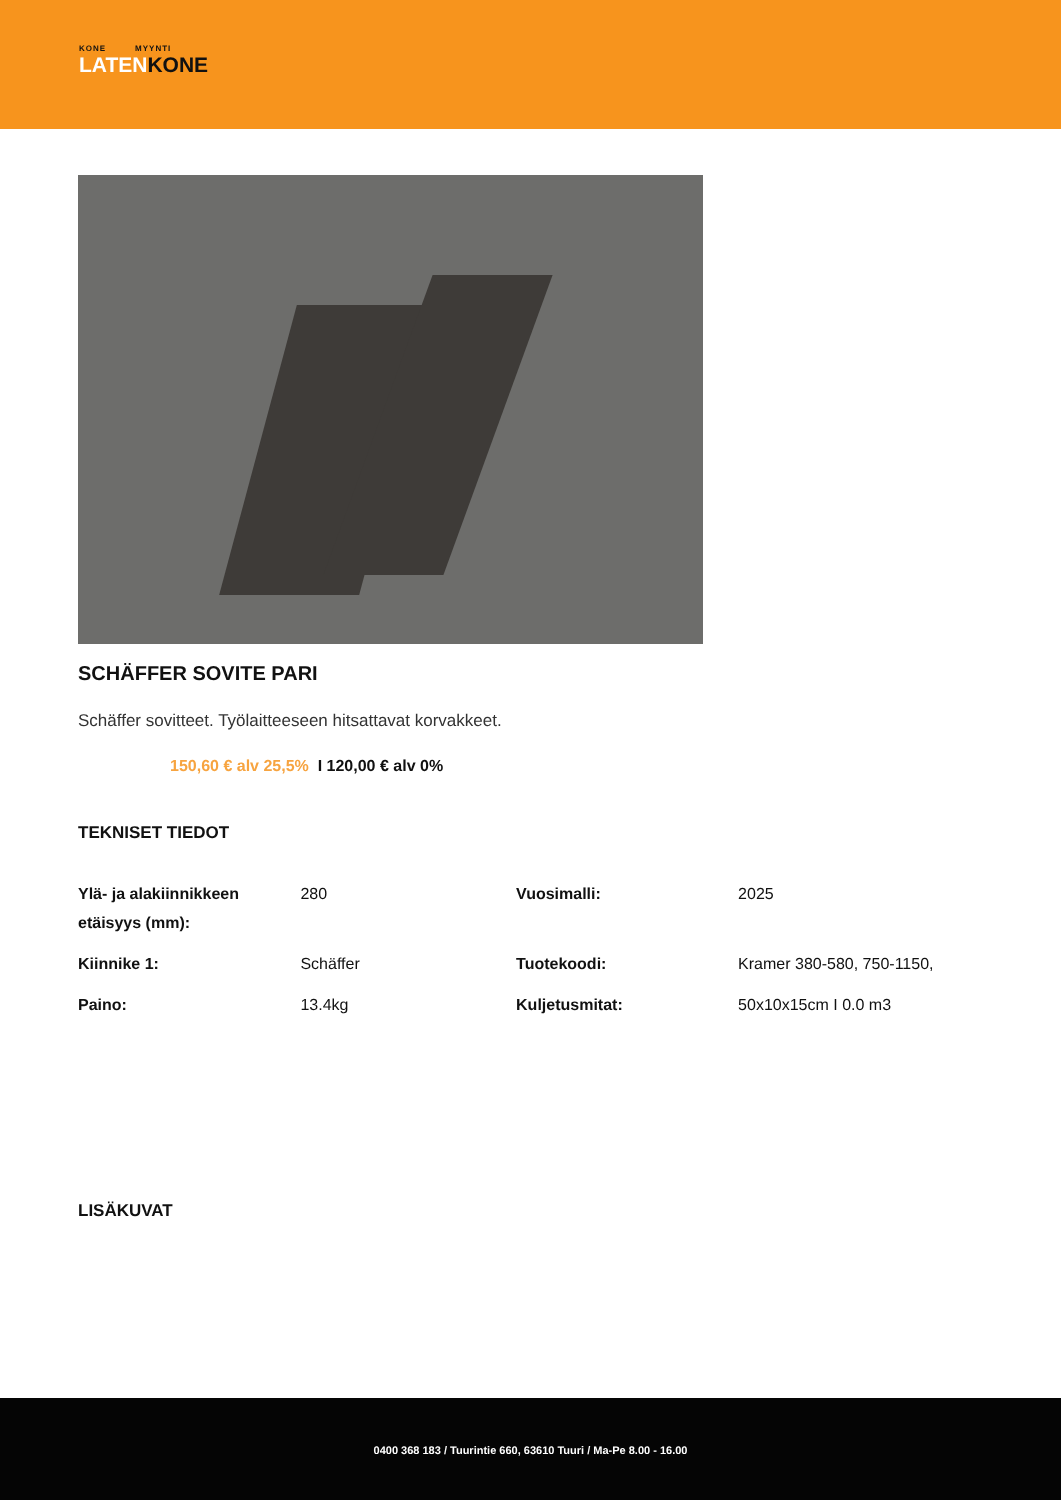KONE MYYNTI
LATENKONE
SCHÄFFER SOVITE PARI
Schäffer sovitteet. Työlaitteeseen hitsattavat korvakkeet.
150,60 € alv 25,5% I 120,00 € alv 0%
TEKNISET TIEDOT
| Ylä- ja alakiinnikkeen etäisyys (mm): | 280 | Vuosimalli: | 2025 |
| Kiinnike 1: | Schäffer | Tuotekoodi: | Kramer 380-580, 750-1150, |
| Paino: | 13.4kg | Kuljetusmitat: | 50x10x15cm I 0.0 m3 |
LISÄKUVAT
0400 368 183 / Tuurintie 660, 63610 Tuuri / Ma-Pe 8.00 - 16.00